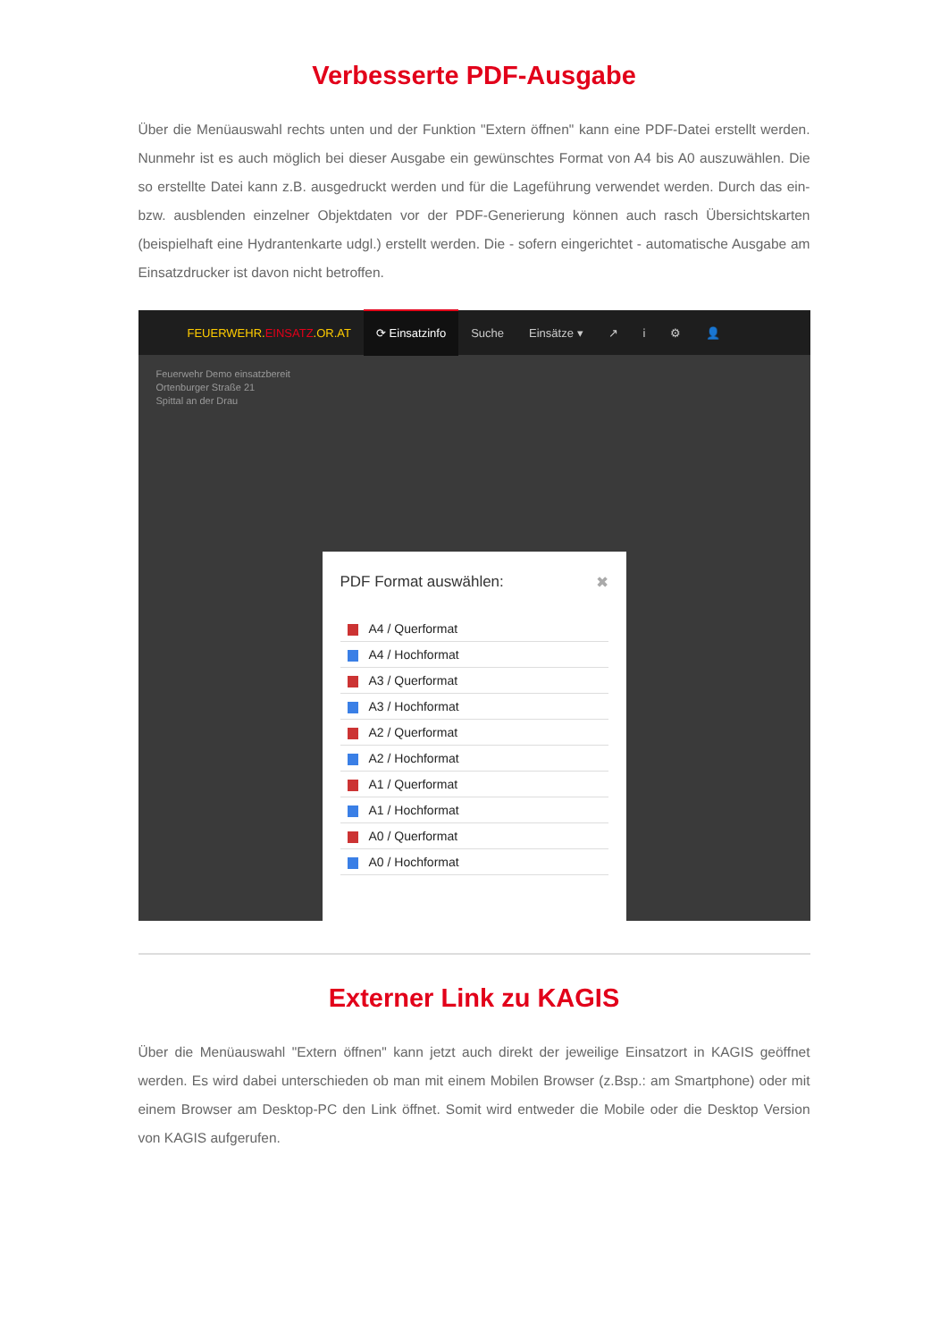Verbesserte PDF-Ausgabe
Über die Menüauswahl rechts unten und der Funktion "Extern öffnen" kann eine PDF-Datei erstellt werden. Nunmehr ist es auch möglich bei dieser Ausgabe ein gewünschtes Format von A4 bis A0 auszuwählen. Die so erstellte Datei kann z.B. ausgedruckt werden und für die Lageführung verwendet werden. Durch das ein- bzw. ausblenden einzelner Objektdaten vor der PDF-Generierung können auch rasch Übersichtskarten (beispielhaft eine Hydrantenkarte udgl.) erstellt werden. Die - sofern eingerichtet - automatische Ausgabe am Einsatzdrucker ist davon nicht betroffen.
FEUERWEHR.EINSATZ.OR.AT ⟳ Einsatzinfo Suche Einsätze ▾ ↗ i ⚙ 👤
Feuerwehr Demo einsatzbereit
Ortenburger Straße 21
Spittal an der Drau
PDF Format auswählen: ✖
A4 / Querformat
A4 / Hochformat
A3 / Querformat
A3 / Hochformat
A2 / Querformat
A2 / Hochformat
A1 / Querformat
A1 / Hochformat
A0 / Querformat
A0 / Hochformat
Externer Link zu KAGIS
Über die Menüauswahl "Extern öffnen" kann jetzt auch direkt der jeweilige Einsatzort in KAGIS geöffnet werden. Es wird dabei unterschieden ob man mit einem Mobilen Browser (z.Bsp.: am Smartphone) oder mit einem Browser am Desktop-PC den Link öffnet. Somit wird entweder die Mobile oder die Desktop Version von KAGIS aufgerufen.